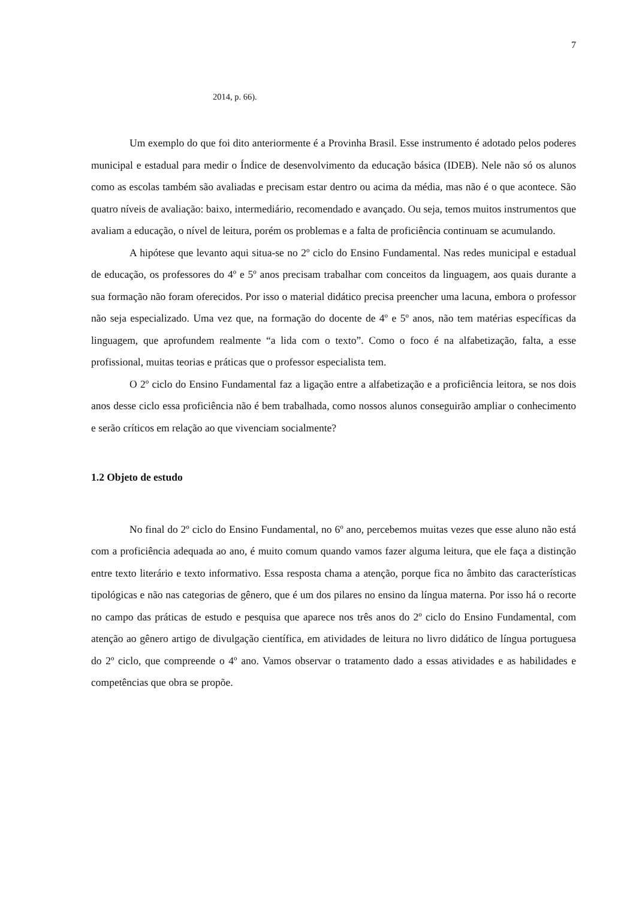7
2014, p. 66).
Um exemplo do que foi dito anteriormente é a Provinha Brasil. Esse instrumento é adotado pelos poderes municipal e estadual para medir o Índice de desenvolvimento da educação básica (IDEB). Nele não só os alunos como as escolas também são avaliadas e precisam estar dentro ou acima da média, mas não é o que acontece. São quatro níveis de avaliação: baixo, intermediário, recomendado e avançado. Ou seja, temos muitos instrumentos que avaliam a educação, o nível de leitura, porém os problemas e a falta de proficiência continuam se acumulando.
A hipótese que levanto aqui situa-se no 2º ciclo do Ensino Fundamental. Nas redes municipal e estadual de educação, os professores do 4º e 5º anos precisam trabalhar com conceitos da linguagem, aos quais durante a sua formação não foram oferecidos. Por isso o material didático precisa preencher uma lacuna, embora o professor não seja especializado. Uma vez que, na formação do docente de 4º e 5º anos, não tem matérias específicas da linguagem, que aprofundem realmente “a lida com o texto”. Como o foco é na alfabetização, falta, a esse profissional, muitas teorias e práticas que o professor especialista tem.
O 2º ciclo do Ensino Fundamental faz a ligação entre a alfabetização e a proficiência leitora, se nos dois anos desse ciclo essa proficiência não é bem trabalhada, como nossos alunos conseguirão ampliar o conhecimento e serão críticos em relação ao que vivenciam socialmente?
1.2 Objeto de estudo
No final do 2º ciclo do Ensino Fundamental, no 6º ano, percebemos muitas vezes que esse aluno não está com a proficiência adequada ao ano, é muito comum quando vamos fazer alguma leitura, que ele faça a distinção entre texto literário e texto informativo. Essa resposta chama a atenção, porque fica no âmbito das características tipológicas e não nas categorias de gênero, que é um dos pilares no ensino da língua materna. Por isso há o recorte no campo das práticas de estudo e pesquisa que aparece nos três anos do 2º ciclo do Ensino Fundamental, com atenção ao gênero artigo de divulgação científica, em atividades de leitura no livro didático de língua portuguesa do 2º ciclo, que compreende o 4º ano. Vamos observar o tratamento dado a essas atividades e as habilidades e competências que obra se propõe.